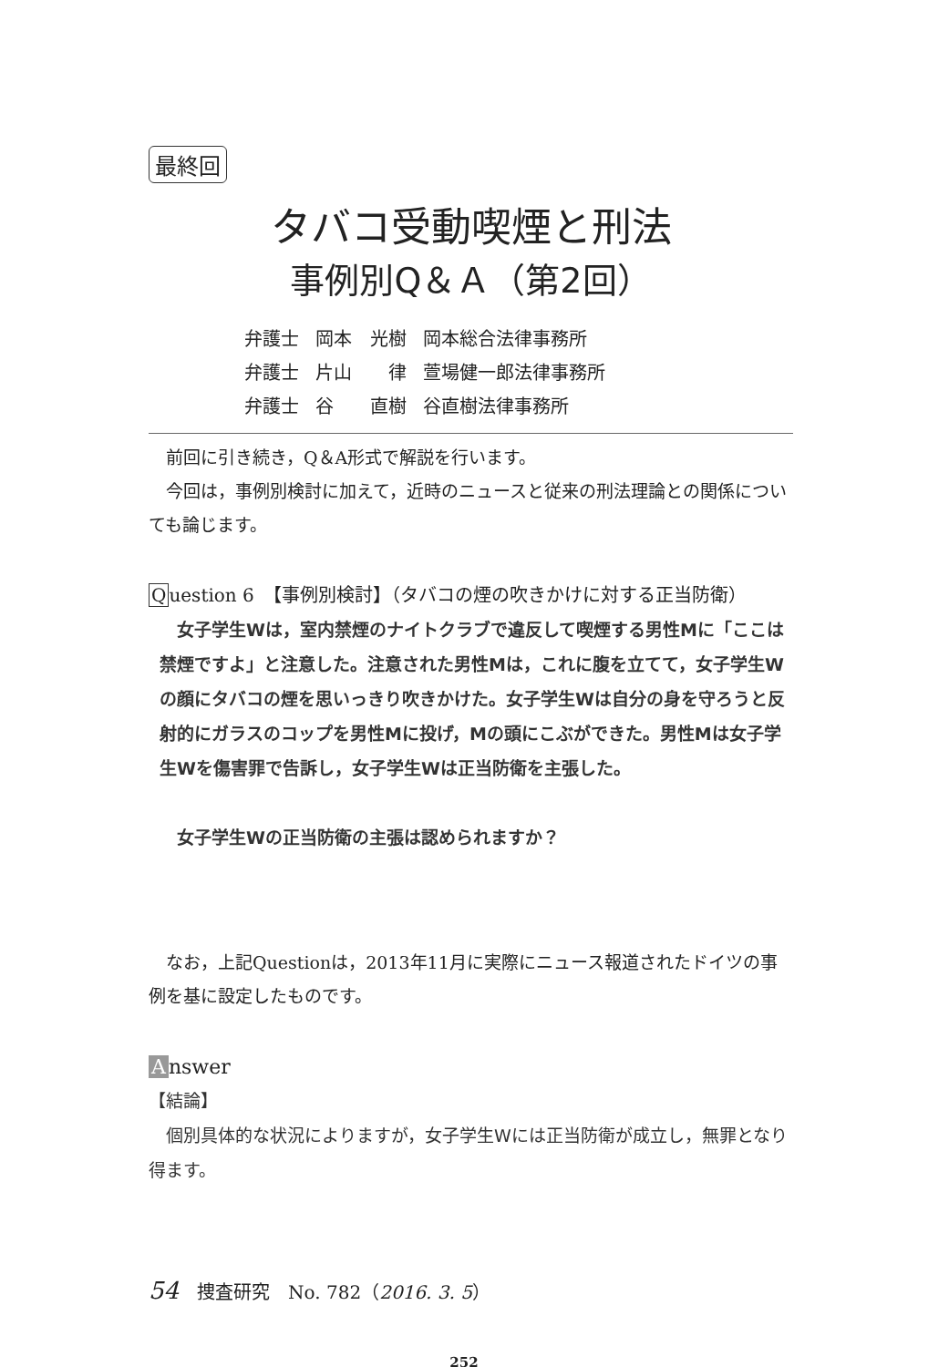最終回
タバコ受動喫煙と刑法
事例別Q＆Ａ（第2回）
| 弁護士 | 岡本 光樹 | 岡本総合法律事務所 |
| 弁護士 | 片山 律 | 萱場健一郎法律事務所 |
| 弁護士 | 谷 直樹 | 谷直樹法律事務所 |
　前回に引き続き，Q＆A形式で解説を行います。
　今回は，事例別検討に加えて，近時のニュースと従来の刑法理論との関係についても論じます。
Question 6　【事例別検討】（タバコの煙の吹きかけに対する正当防衛）
　女子学生Wは，室内禁煙のナイトクラブで違反して喫煙する男性Mに「ここは禁煙ですよ」と注意した。注意された男性Mは，これに腹を立てて，女子学生Wの顔にタバコの煙を思いっきり吹きかけた。女子学生Wは自分の身を守ろうと反射的にガラスのコップを男性Mに投げ，Mの頭にこぶができた。男性Mは女子学生Wを傷害罪で告訴し，女子学生Wは正当防衛を主張した。
　女子学生Wの正当防衛の主張は認められますか？
　なお，上記Questionは，2013年11月に実際にニュース報道されたドイツの事例を基に設定したものです。
Answer
【結論】
　個別具体的な状況によりますが，女子学生Wには正当防衛が成立し，無罪となり得ます。
54　捜査研究　No. 782（2016. 3. 5）
252